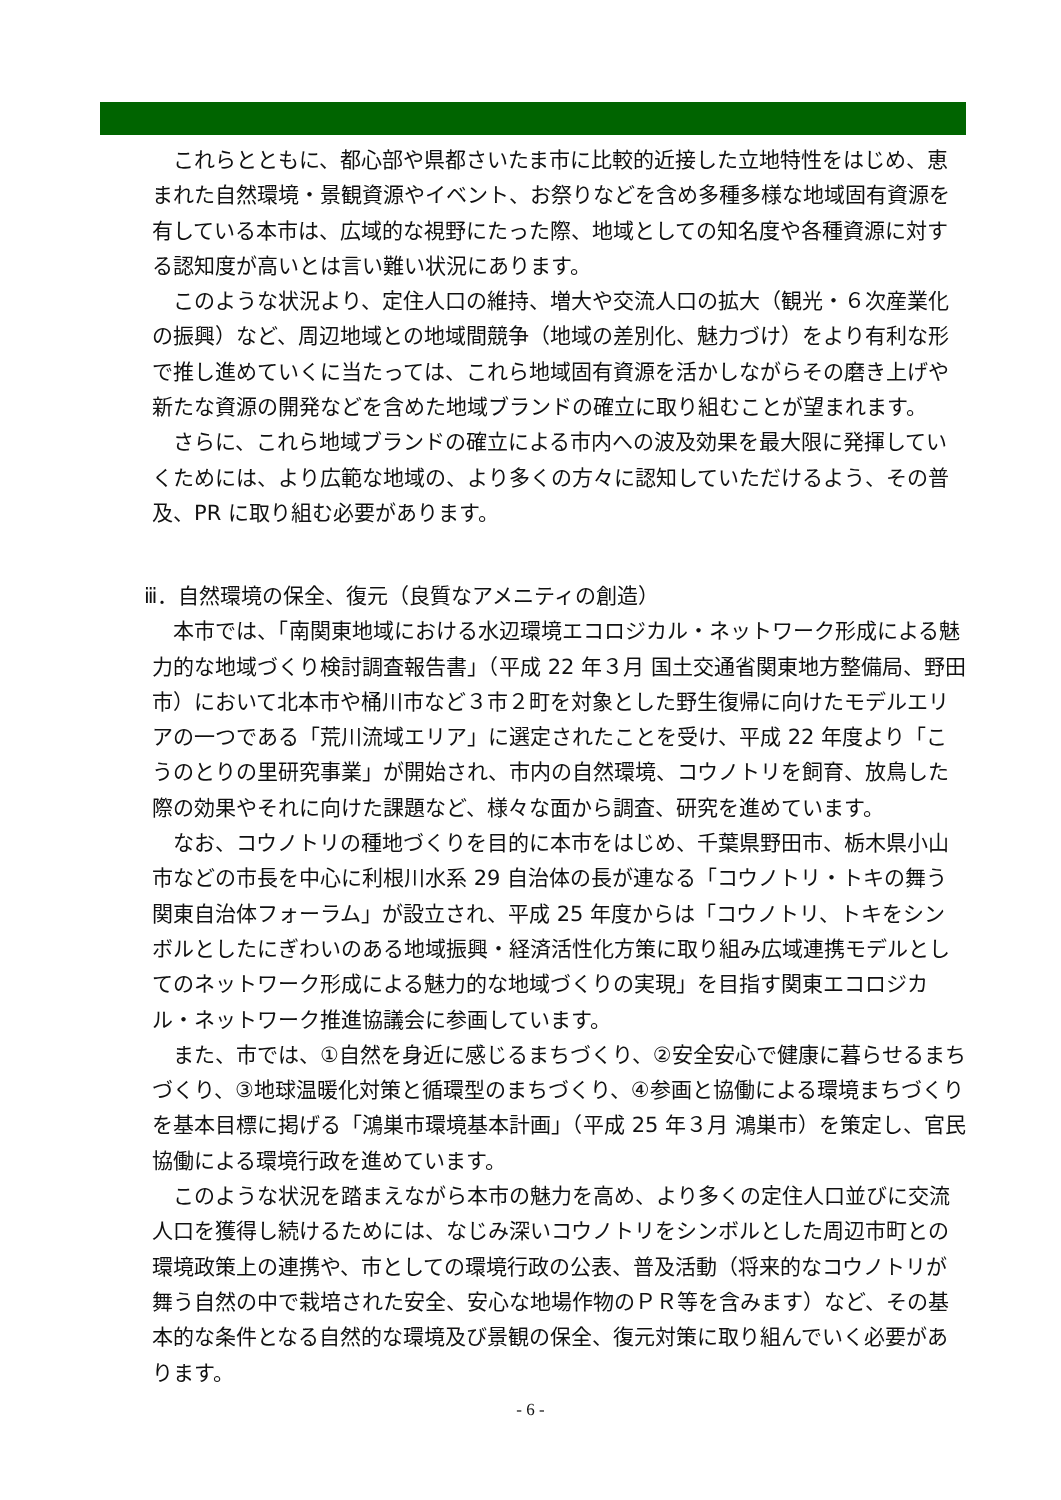これらとともに、都心部や県都さいたま市に比較的近接した立地特性をはじめ、恵まれた自然環境・景観資源やイベント、お祭りなどを含め多種多様な地域固有資源を有している本市は、広域的な視野にたった際、地域としての知名度や各種資源に対する認知度が高いとは言い難い状況にあります。
このような状況より、定住人口の維持、増大や交流人口の拡大（観光・６次産業化の振興）など、周辺地域との地域間競争（地域の差別化、魅力づけ）をより有利な形で推し進めていくに当たっては、これら地域固有資源を活かしながらその磨き上げや新たな資源の開発などを含めた地域ブランドの確立に取り組むことが望まれます。
さらに、これら地域ブランドの確立による市内への波及効果を最大限に発揮していくためには、より広範な地域の、より多くの方々に認知していただけるよう、その普及、PR に取り組む必要があります。
ⅲ．自然環境の保全、復元（良質なアメニティの創造）
本市では、「南関東地域における水辺環境エコロジカル・ネットワーク形成による魅力的な地域づくり検討調査報告書」（平成 22 年３月 国土交通省関東地方整備局、野田市）において北本市や桶川市など３市２町を対象とした野生復帰に向けたモデルエリアの一つである「荒川流域エリア」に選定されたことを受け、平成 22 年度より「こうのとりの里研究事業」が開始され、市内の自然環境、コウノトリを飼育、放鳥した際の効果やそれに向けた課題など、様々な面から調査、研究を進めています。
なお、コウノトリの種地づくりを目的に本市をはじめ、千葉県野田市、栃木県小山市などの市長を中心に利根川水系 29 自治体の長が連なる「コウノトリ・トキの舞う関東自治体フォーラム」が設立され、平成 25 年度からは「コウノトリ、トキをシンボルとしたにぎわいのある地域振興・経済活性化方策に取り組み広域連携モデルとしてのネットワーク形成による魅力的な地域づくりの実現」を目指す関東エコロジカル・ネットワーク推進協議会に参画しています。
また、市では、①自然を身近に感じるまちづくり、②安全安心で健康に暮らせるまちづくり、③地球温暖化対策と循環型のまちづくり、④参画と協働による環境まちづくりを基本目標に掲げる「鴻巣市環境基本計画」（平成 25 年３月 鴻巣市）を策定し、官民協働による環境行政を進めています。
このような状況を踏まえながら本市の魅力を高め、より多くの定住人口並びに交流人口を獲得し続けるためには、なじみ深いコウノトリをシンボルとした周辺市町との環境政策上の連携や、市としての環境行政の公表、普及活動（将来的なコウノトリが舞う自然の中で栽培された安全、安心な地場作物のＰＲ等を含みます）など、その基本的な条件となる自然的な環境及び景観の保全、復元対策に取り組んでいく必要があります。
- 6 -